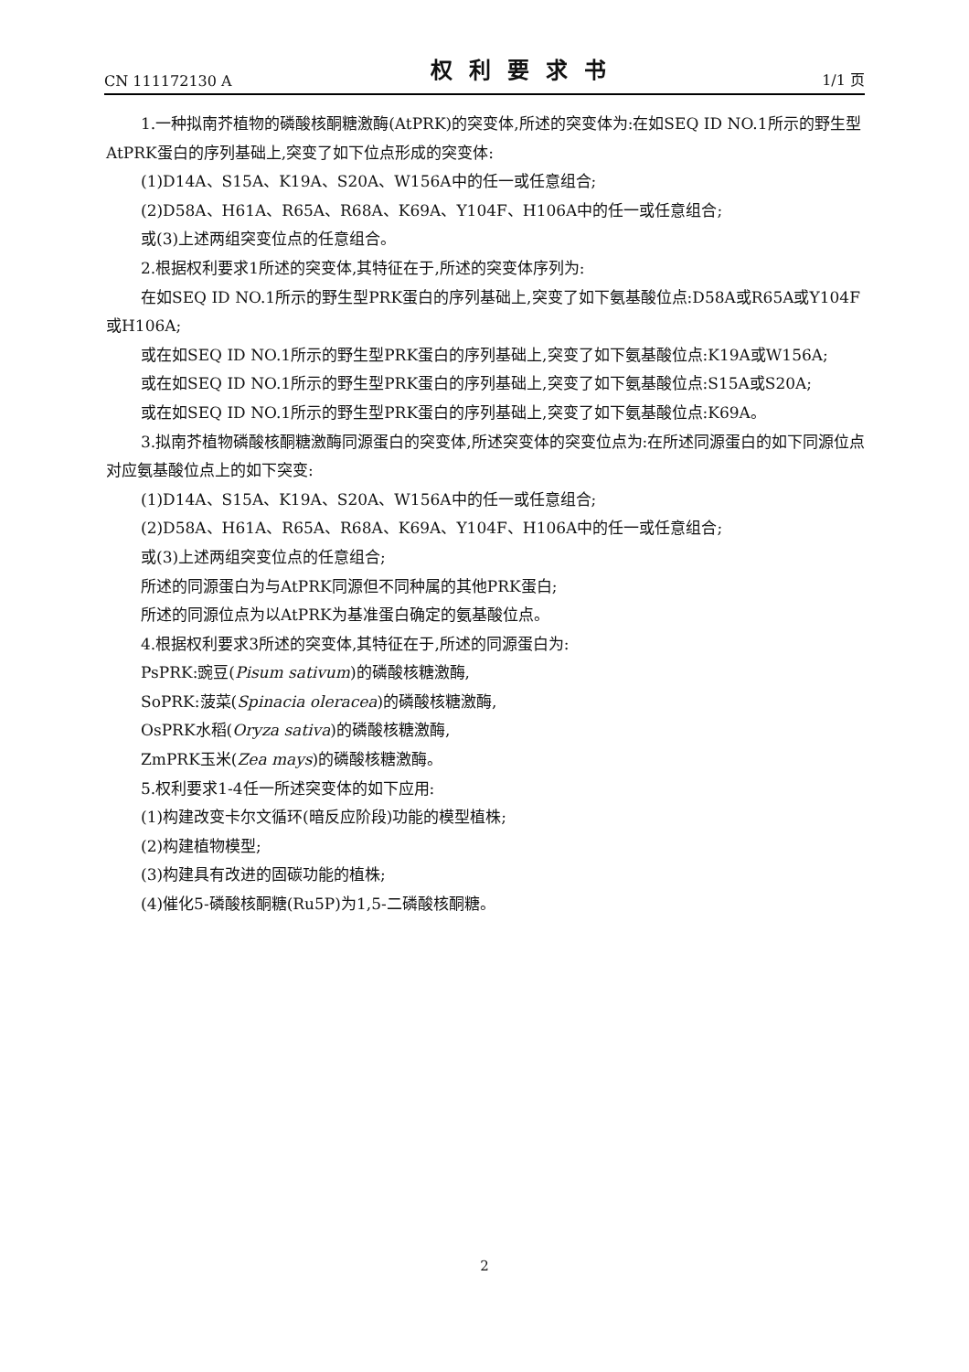CN 111172130 A 权利要求书 1/1 页
1.一种拟南芥植物的磷酸核酮糖激酶(AtPRK)的突变体,所述的突变体为:在如SEQ ID NO.1所示的野生型AtPRK蛋白的序列基础上,突变了如下位点形成的突变体:
(1)D14A、S15A、K19A、S20A、W156A中的任一或任意组合;
(2)D58A、H61A、R65A、R68A、K69A、Y104F、H106A中的任一或任意组合;
或(3)上述两组突变位点的任意组合。
2.根据权利要求1所述的突变体,其特征在于,所述的突变体序列为:
在如SEQ ID NO.1所示的野生型PRK蛋白的序列基础上,突变了如下氨基酸位点:D58A或R65A或Y104F或H106A;
或在如SEQ ID NO.1所示的野生型PRK蛋白的序列基础上,突变了如下氨基酸位点:K19A或W156A;
或在如SEQ ID NO.1所示的野生型PRK蛋白的序列基础上,突变了如下氨基酸位点:S15A或S20A;
或在如SEQ ID NO.1所示的野生型PRK蛋白的序列基础上,突变了如下氨基酸位点:K69A。
3.拟南芥植物磷酸核酮糖激酶同源蛋白的突变体,所述突变体的突变位点为:在所述同源蛋白的如下同源位点对应氨基酸位点上的如下突变:
(1)D14A、S15A、K19A、S20A、W156A中的任一或任意组合;
(2)D58A、H61A、R65A、R68A、K69A、Y104F、H106A中的任一或任意组合;
或(3)上述两组突变位点的任意组合;
所述的同源蛋白为与AtPRK同源但不同种属的其他PRK蛋白;
所述的同源位点为以AtPRK为基准蛋白确定的氨基酸位点。
4.根据权利要求3所述的突变体,其特征在于,所述的同源蛋白为:
PsPRK:豌豆(Pisum sativum)的磷酸核糖激酶,
SoPRK:菠菜(Spinacia oleracea)的磷酸核糖激酶,
OsPRK水稻(Oryza sativa)的磷酸核糖激酶,
ZmPRK玉米(Zea mays)的磷酸核糖激酶。
5.权利要求1-4任一所述突变体的如下应用:
(1)构建改变卡尔文循环(暗反应阶段)功能的模型植株;
(2)构建植物模型;
(3)构建具有改进的固碳功能的植株;
(4)催化5-磷酸核酮糖(Ru5P)为1,5-二磷酸核酮糖。
2